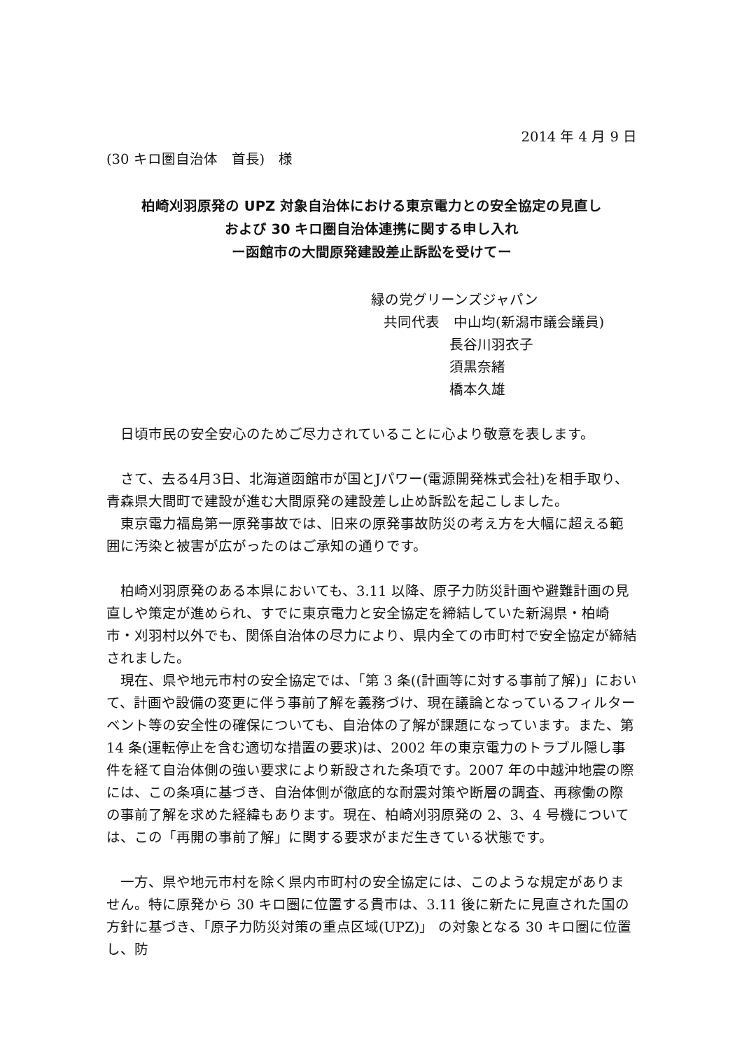2014 年 4 月 9 日
(30 キロ圏自治体　首長)　様
柏崎刈羽原発の UPZ 対象自治体における東京電力との安全協定の見直し
および 30 キロ圏自治体連携に関する申し入れ
ー函館市の大間原発建設差止訴訟を受けてー
緑の党グリーンズジャパン
共同代表　中山均(新潟市議会議員)
長谷川羽衣子
須黒奈緒
橋本久雄
　日頃市民の安全安心のためご尽力されていることに心より敬意を表します。
　さて、去る4月3日、北海道函館市が国とJパワー(電源開発株式会社)を相手取り、青森県大間町で建設が進む大間原発の建設差し止め訴訟を起こしました。
　東京電力福島第一原発事故では、旧来の原発事故防災の考え方を大幅に超える範囲に汚染と被害が広がったのはご承知の通りです。
　柏崎刈羽原発のある本県においても、3.11 以降、原子力防災計画や避難計画の見直しや策定が進められ、すでに東京電力と安全協定を締結していた新潟県・柏崎市・刈羽村以外でも、関係自治体の尽力により、県内全ての市町村で安全協定が締結されました。
　現在、県や地元市村の安全協定では、「第 3 条((計画等に対する事前了解)」において、計画や設備の変更に伴う事前了解を義務づけ、現在議論となっているフィルターベント等の安全性の確保についても、自治体の了解が課題になっています。また、第 14 条(運転停止を含む適切な措置の要求)は、2002 年の東京電力のトラブル隠し事件を経て自治体側の強い要求により新設された条項です。2007 年の中越沖地震の際には、この条項に基づき、自治体側が徹底的な耐震対策や断層の調査、再稼働の際の事前了解を求めた経緯もあります。現在、柏崎刈羽原発の 2、3、4 号機については、この「再開の事前了解」に関する要求がまだ生きている状態です。
　一方、県や地元市村を除く県内市町村の安全協定には、このような規定がありません。特に原発から 30 キロ圏に位置する貴市は、3.11 後に新たに見直された国の方針に基づき、「原子力防災対策の重点区域(UPZ)」 の対象となる 30 キロ圏に位置し、防